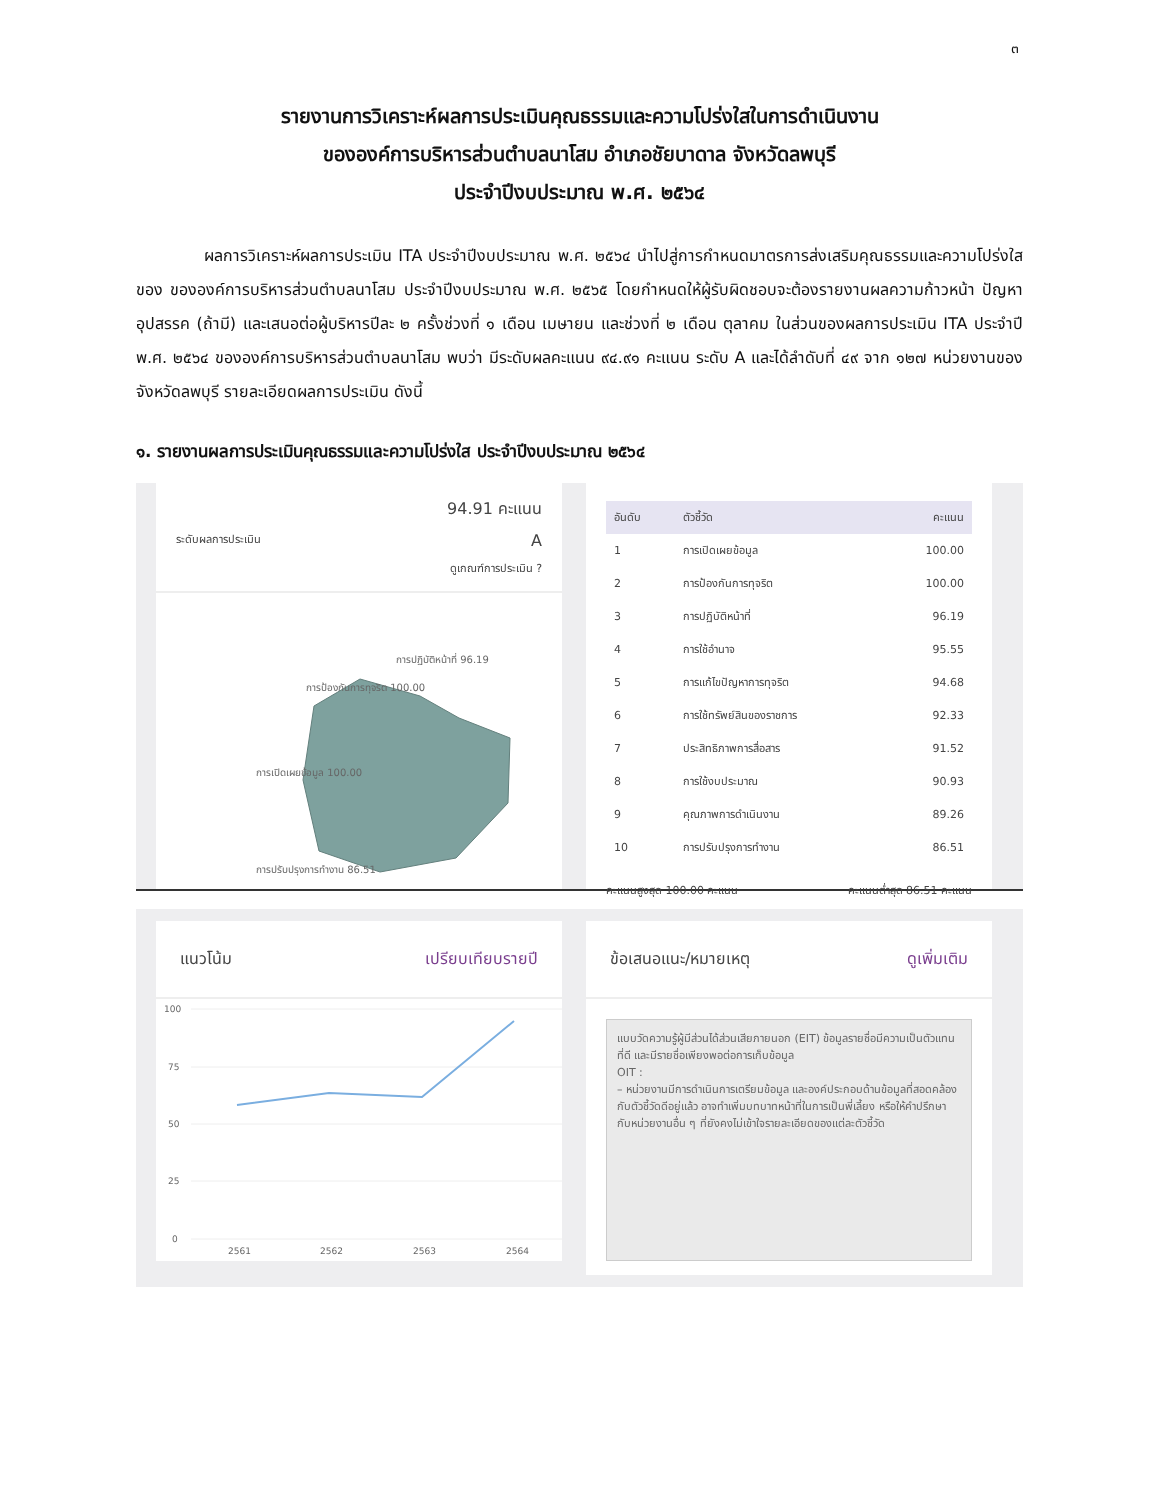๓
รายงานการวิเคราะห์ผลการประเมินคุณธรรมและความโปร่งใสในการดำเนินงาน
ขององค์การบริหารส่วนตำบลนาโสม อำเภอชัยบาดาล จังหวัดลพบุรี
ประจำปีงบประมาณ พ.ศ. ๒๕๖๔
ผลการวิเคราะห์ผลการประเมิน ITA ประจำปีงบประมาณ พ.ศ. ๒๕๖๔ นำไปสู่การกำหนดมาตรการส่งเสริมคุณธรรมและความโปร่งใสของ ขององค์การบริหารส่วนตำบลนาโสม ประจำปีงบประมาณ พ.ศ. ๒๕๖๕ โดยกำหนดให้ผู้รับผิดชอบจะต้องรายงานผลความก้าวหน้า ปัญหาอุปสรรค (ถ้ามี) และเสนอต่อผู้บริหารปีละ ๒ ครั้งช่วงที่ ๑ เดือน เมษายน และช่วงที่ ๒ เดือน ตุลาคม ในส่วนของผลการประเมิน ITA ประจำปี พ.ศ. ๒๕๖๔ ขององค์การบริหารส่วนตำบลนาโสม พบว่า มีระดับผลคะแนน ๙๔.๙๑ คะแนน ระดับ A และได้ลำดับที่ ๔๙ จาก ๑๒๗ หน่วยงานของจังหวัดลพบุรี รายละเอียดผลการประเมิน ดังนี้
๑. รายงานผลการประเมินคุณธรรมและความโปร่งใส ประจำปีงบประมาณ ๒๕๖๔
94.91 คะแนน
ระดับผลการประเมิน A
ดูเกณฑ์การประเมิน ?
การปฏิบัติหน้าที่ 96.19
การป้องกันการทุจริต 100.00
การเปิดเผยข้อมูล 100.00
การปรับปรุงการทำงาน 86.51
| อันดับ | ตัวชี้วัด | คะแนน |
| --- | --- | --- |
| 1 | การเปิดเผยข้อมูล | 100.00 |
| 2 | การป้องกันการทุจริต | 100.00 |
| 3 | การปฏิบัติหน้าที่ | 96.19 |
| 4 | การใช้อำนาจ | 95.55 |
| 5 | การแก้ไขปัญหาการทุจริต | 94.68 |
| 6 | การใช้ทรัพย์สินของราชการ | 92.33 |
| 7 | ประสิทธิภาพการสื่อสาร | 91.52 |
| 8 | การใช้งบประมาณ | 90.93 |
| 9 | คุณภาพการดำเนินงาน | 89.26 |
| 10 | การปรับปรุงการทำงาน | 86.51 |
คะแนนสูงสุด 100.00 คะแนน คะแนนต่ำสุด 86.51 คะแนน
แนวโน้ม เปรียบเทียบรายปี
100
75
50
25
0
2561
2562
2563
2564
ข้อเสนอแนะ/หมายเหตุ ดูเพิ่มเติม
แบบวัดความรู้ผู้มีส่วนได้ส่วนเสียภายนอก (EIT) ข้อมูลรายชื่อมีความเป็นตัวแทนที่ดี และมีรายชื่อเพียงพอต่อการเก็บข้อมูล
OIT :
– หน่วยงานมีการดำเนินการเตรียมข้อมูล และองค์ประกอบด้านข้อมูลที่สอดคล้องกับตัวชี้วัดดีอยู่แล้ว อาจทำเพิ่มบทบาทหน้าที่ในการเป็นพี่เลี้ยง หรือให้คำปรึกษา กับหน่วยงานอื่น ๆ ที่ยังคงไม่เข้าใจรายละเอียดของแต่ละตัวชี้วัด